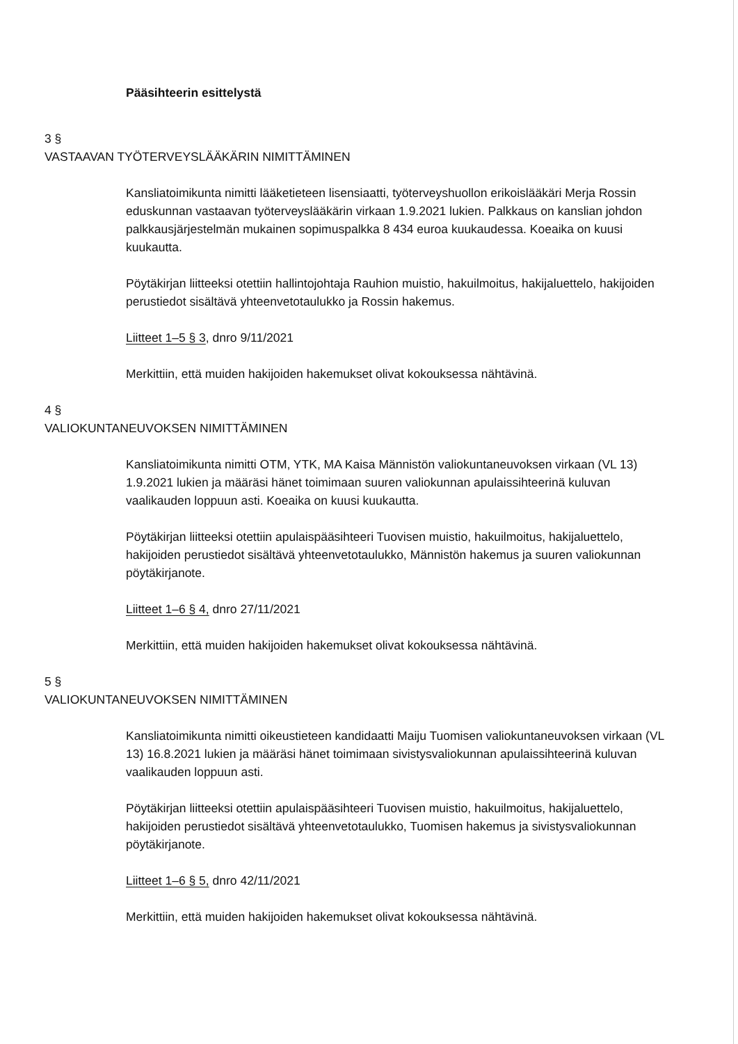Pääsihteerin esittelystä
3 §
VASTAAVAN TYÖTERVEYSLÄÄKÄRIN NIMITTÄMINEN
Kansliatoimikunta nimitti lääketieteen lisensiaatti, työterveyshuollon erikoislääkäri Merja Rossin eduskunnan vastaavan työterveyslääkärin virkaan 1.9.2021 lukien. Palkkaus on kanslian johdon palkkausjärjestelmän mukainen sopimuspalkka 8 434 euroa kuukaudessa. Koeaika on kuusi kuukautta.
Pöytäkirjan liitteeksi otettiin hallintojohtaja Rauhion muistio, hakuilmoitus, hakijaluettelo, hakijoiden perustiedot sisältävä yhteenvetotaulukko ja Rossin hakemus.
Liitteet 1–5 § 3, dnro 9/11/2021
Merkittiin, että muiden hakijoiden hakemukset olivat kokouksessa nähtävinä.
4 §
VALIOKUNTANEUVOKSEN NIMITTÄMINEN
Kansliatoimikunta nimitti OTM, YTK, MA Kaisa Männistön valiokuntaneuvoksen virkaan (VL 13) 1.9.2021 lukien ja määräsi hänet toimimaan suuren valiokunnan apulaissihteerinä kuluvan vaalikauden loppuun asti. Koeaika on kuusi kuukautta.
Pöytäkirjan liitteeksi otettiin apulaispääsihteeri Tuovisen muistio, hakuilmoitus, hakijaluettelo, hakijoiden perustiedot sisältävä yhteenvetotaulukko, Männistön hakemus ja suuren valiokunnan pöytäkirjanote.
Liitteet 1–6 § 4, dnro 27/11/2021
Merkittiin, että muiden hakijoiden hakemukset olivat kokouksessa nähtävinä.
5 §
VALIOKUNTANEUVOKSEN NIMITTÄMINEN
Kansliatoimikunta nimitti oikeustieteen kandidaatti Maiju Tuomisen valiokuntaneuvoksen virkaan (VL 13) 16.8.2021 lukien ja määräsi hänet toimimaan sivistysvaliokunnan apulaissihteerinä kuluvan vaalikauden loppuun asti.
Pöytäkirjan liitteeksi otettiin apulaispääsihteeri Tuovisen muistio, hakuilmoitus, hakijaluettelo, hakijoiden perustiedot sisältävä yhteenvetotaulukko, Tuomisen hakemus ja sivistysvaliokunnan pöytäkirjanote.
Liitteet 1–6 § 5, dnro 42/11/2021
Merkittiin, että muiden hakijoiden hakemukset olivat kokouksessa nähtävinä.